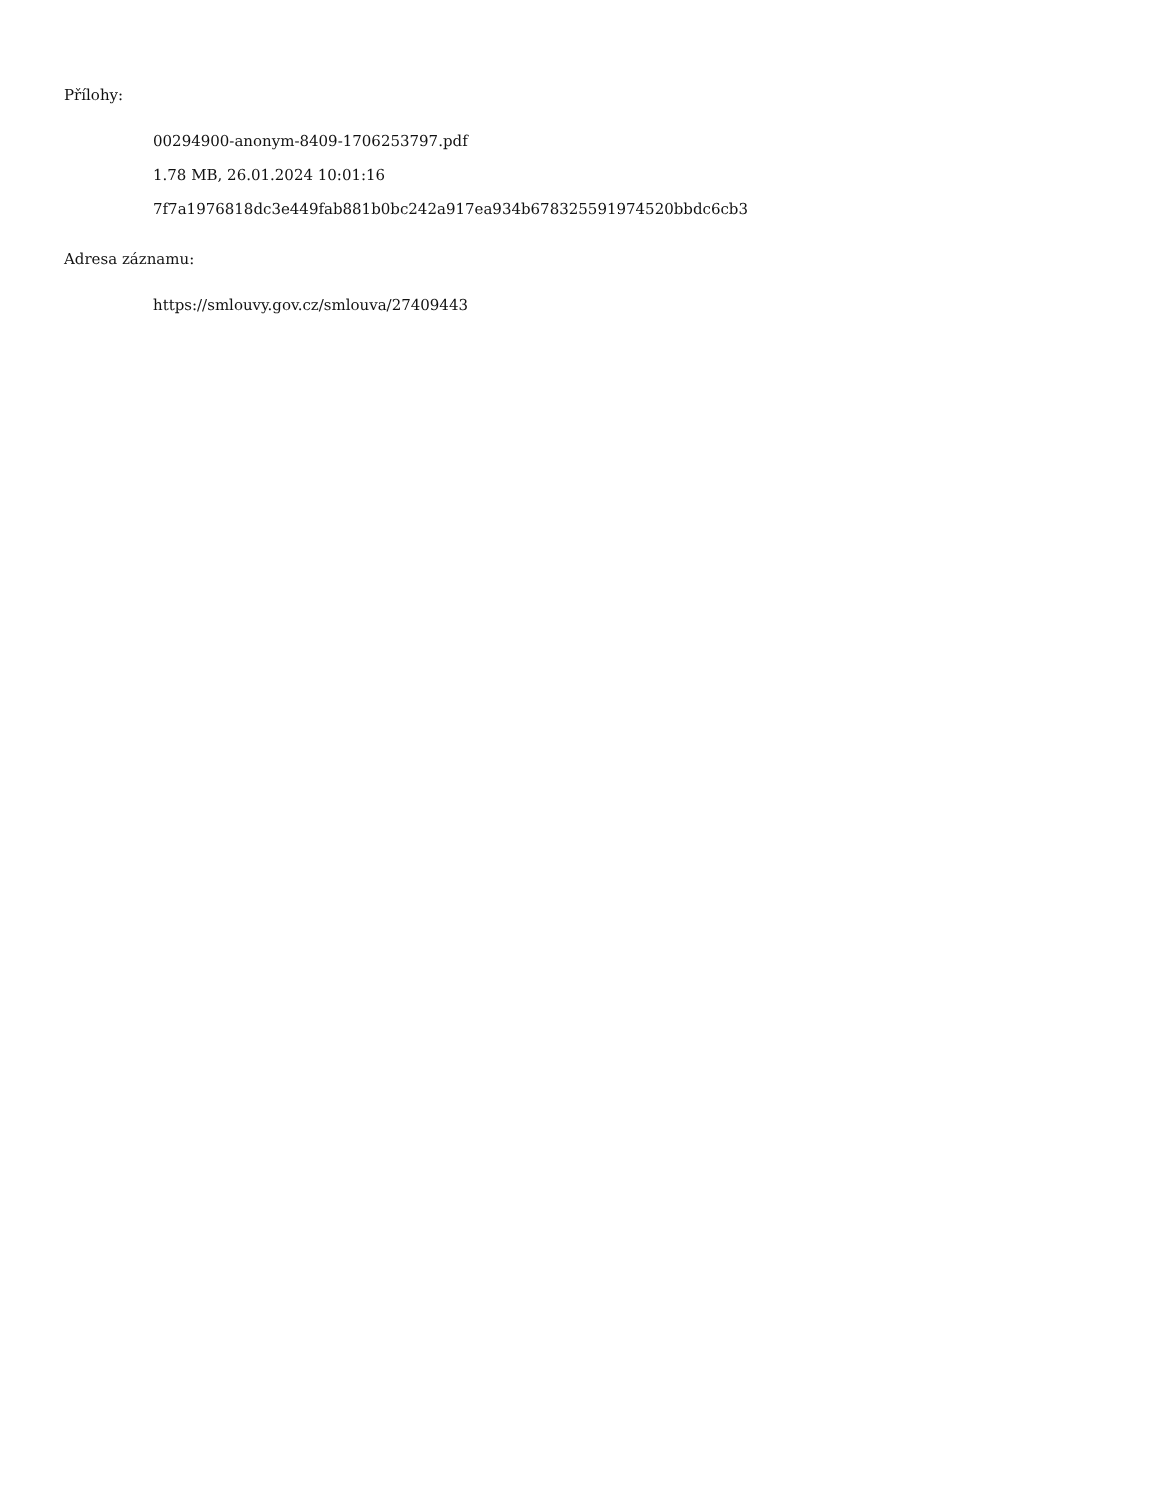Přílohy:
00294900-anonym-8409-1706253797.pdf
1.78 MB, 26.01.2024 10:01:16
7f7a1976818dc3e449fab881b0bc242a917ea934b678325591974520bbdc6cb3
Adresa záznamu:
https://smlouvy.gov.cz/smlouva/27409443